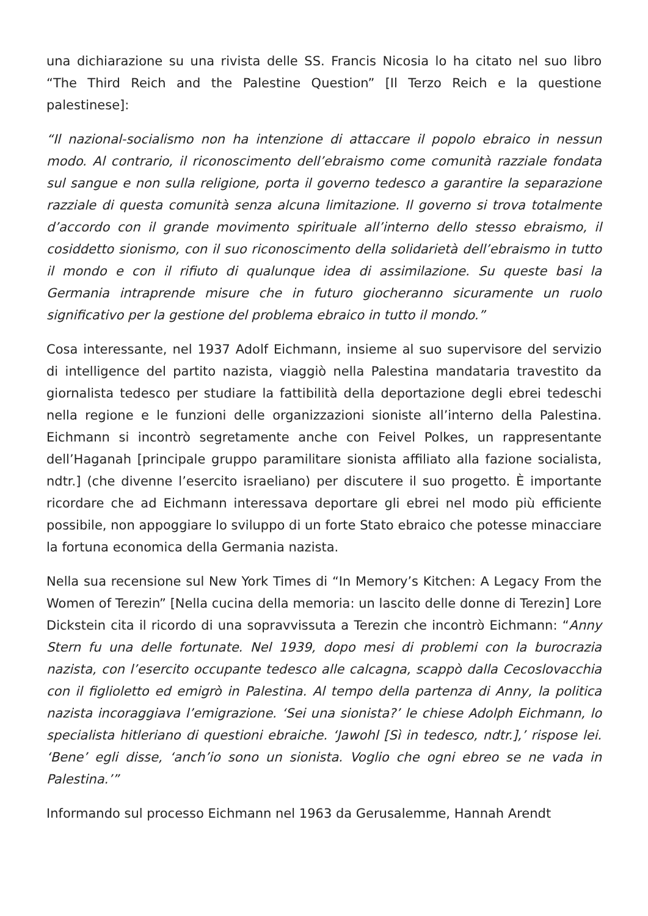una dichiarazione su una rivista delle SS. Francis Nicosia lo ha citato nel suo libro “The Third Reich and the Palestine Question” [Il Terzo Reich e la questione palestinese]:
“Il nazional-socialismo non ha intenzione di attaccare il popolo ebraico in nessun modo. Al contrario, il riconoscimento dell’ebraismo come comunità razziale fondata sul sangue e non sulla religione, porta il governo tedesco a garantire la separazione razziale di questa comunità senza alcuna limitazione. Il governo si trova totalmente d’accordo con il grande movimento spirituale all’interno dello stesso ebraismo, il cosiddetto sionismo, con il suo riconoscimento della solidarietà dell’ebraismo in tutto il mondo e con il rifiuto di qualunque idea di assimilazione. Su queste basi la Germania intraprende misure che in futuro giocheranno sicuramente un ruolo significativo per la gestione del problema ebraico in tutto il mondo.”
Cosa interessante, nel 1937 Adolf Eichmann, insieme al suo supervisore del servizio di intelligence del partito nazista, viaggiò nella Palestina mandataria travestito da giornalista tedesco per studiare la fattibilità della deportazione degli ebrei tedeschi nella regione e le funzioni delle organizzazioni sioniste all’interno della Palestina. Eichmann si incontrò segretamente anche con Feivel Polkes, un rappresentante dell’Haganah [principale gruppo paramilitare sionista affiliato alla fazione socialista, ndtr.] (che divenne l’esercito israeliano) per discutere il suo progetto. È importante ricordare che ad Eichmann interessava deportare gli ebrei nel modo più efficiente possibile, non appoggiare lo sviluppo di un forte Stato ebraico che potesse minacciare la fortuna economica della Germania nazista.
Nella sua recensione sul New York Times di “In Memory’s Kitchen: A Legacy From the Women of Terezin” [Nella cucina della memoria: un lascito delle donne di Terezin] Lore Dickstein cita il ricordo di una sopravvissuta a Terezin che incontrò Eichmann: “Anny Stern fu una delle fortunate. Nel 1939, dopo mesi di problemi con la burocrazia nazista, con l’esercito occupante tedesco alle calcagna, scappò dalla Cecoslovacchia con il figlioletto ed emigrò in Palestina. Al tempo della partenza di Anny, la politica nazista incoraggiava l’emigrazione. ‘Sei una sionista?’ le chiese Adolph Eichmann, lo specialista hitleriano di questioni ebraiche. ‘Jawohl [Sì in tedesco, ndtr.],’ rispose lei. ‘Bene’ egli disse, ‘anch’io sono un sionista. Voglio che ogni ebreo se ne vada in Palestina.’”
Informando sul processo Eichmann nel 1963 da Gerusalemme, Hannah Arendt